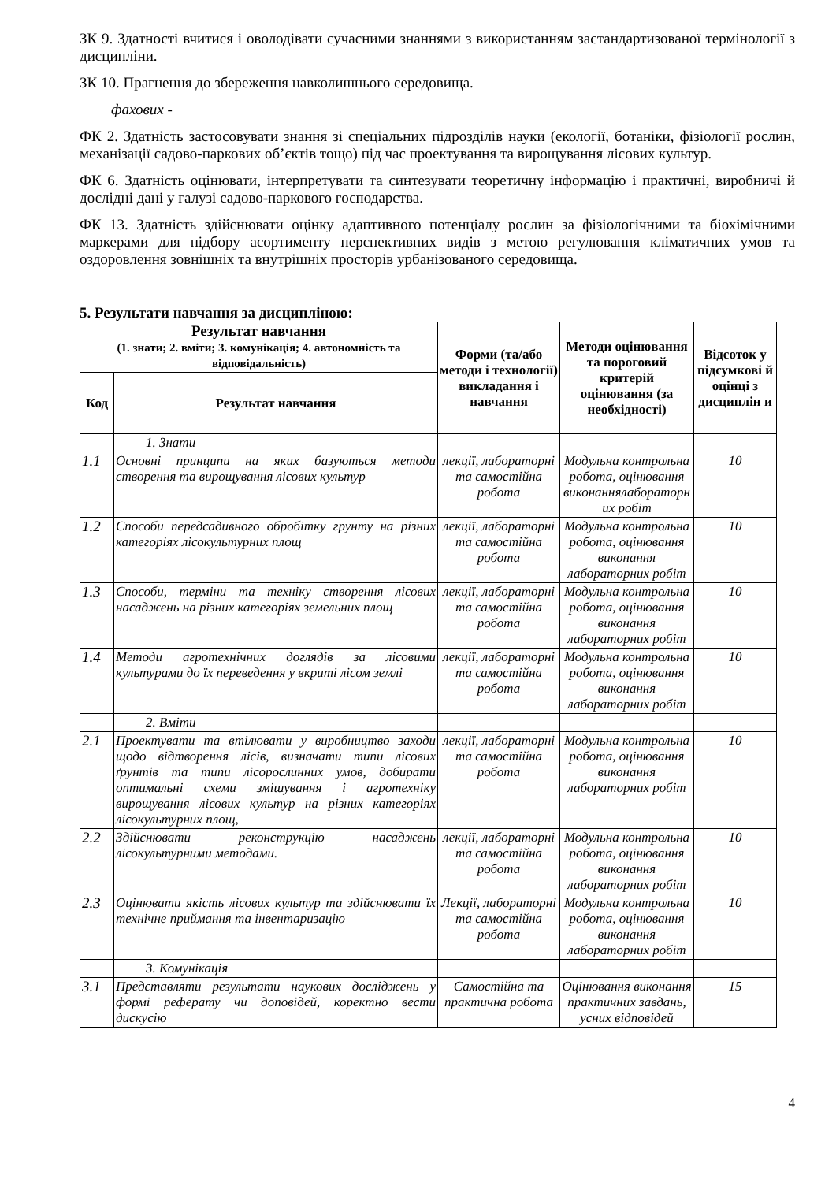ЗК 9. Здатності вчитися і оволодівати сучасними знаннями з використанням застандартизованої термінології з дисципліни.
ЗК 10. Прагнення до збереження навколишнього середовища.
фахових -
ФК 2. Здатність застосовувати знання зі спеціальних підрозділів науки (екології, ботаніки, фізіології рослин, механізації садово-паркових об’єктів тощо) під час проектування та вирощування лісових культур.
ФК 6. Здатність оцінювати, інтерпретувати та синтезувати теоретичну інформацію і практичні, виробничі й дослідні дані у галузі садово-паркового господарства.
ФК 13. Здатність здійснювати оцінку адаптивного потенціалу рослин за фізіологічними та біохімічними маркерами для підбору асортименту перспективних видів з метою регулювання кліматичних умов та оздоровлення зовнішніх та внутрішніх просторів урбанізованого середовища.
5. Результати навчання за дисципліною:
| Результат навчання (1. знати; 2. вміти; 3. комунікація; 4. автономність та відповідальність) | | Форми (та/або методи і технології) викладання і навчання | Методи оцінювання та пороговий критерій оцінювання (за необхідності) | Відсоток у підсумкові й оцінці з дисциплін и |
| --- | --- | --- | --- | --- |
| Код | Результат навчання | | | |
| | 1. Знати | | | |
| 1.1 | Основні принципи на яких базуються методи створення та вирощування лісових культур | лекції, лабораторні та самостійна робота | Модульна контрольна робота, оцінювання виконаннялабораторн их робіт | 10 |
| 1.2 | Способи передсадивного обробітку грунту на різних категоріях лісокультурних площ | лекції, лабораторні та самостійна робота | Модульна контрольна робота, оцінювання виконання лабораторних робіт | 10 |
| 1.3 | Способи, терміни та техніку створення лісових насаджень на різних категоріях земельних площ | лекції, лабораторні та самостійна робота | Модульна контрольна робота, оцінювання виконання лабораторних робіт | 10 |
| 1.4 | Методи агротехнічних доглядів за лісовими культурами до їх переведення у вкриті лісом землі | лекції, лабораторні та самостійна робота | Модульна контрольна робота, оцінювання виконання лабораторних робіт | 10 |
| | 2. Вміти | | | |
| 2.1 | Проектувати та втілювати у виробництво заходи щодо відтворення лісів, визначати типи лісових ґрунтів та типи лісорослинних умов, добирати оптимальні схеми змішування і агротехніку вирощування лісових культур на різних категоріях лісокультурних площ, | лекції, лабораторні та самостійна робота | Модульна контрольна робота, оцінювання виконання лабораторних робіт | 10 |
| 2.2 | Здійснювати реконструкцію насаджень лісокультурними методами. | лекції, лабораторні та самостійна робота | Модульна контрольна робота, оцінювання виконання лабораторних робіт | 10 |
| 2.3 | Оцінювати якість лісових культур та здійснювати їх технічне приймання та інвентаризацію | Лекції, лабораторні та самостійна робота | Модульна контрольна робота, оцінювання виконання лабораторних робіт | 10 |
| | 3. Комунікація | | | |
| 3.1 | Представляти результати наукових досліджень у формі реферату чи доповідей, коректно вести дискусію | Самостійна та практична робота | Оцінювання виконання практичних завдань, усних відповідей | 15 |
4